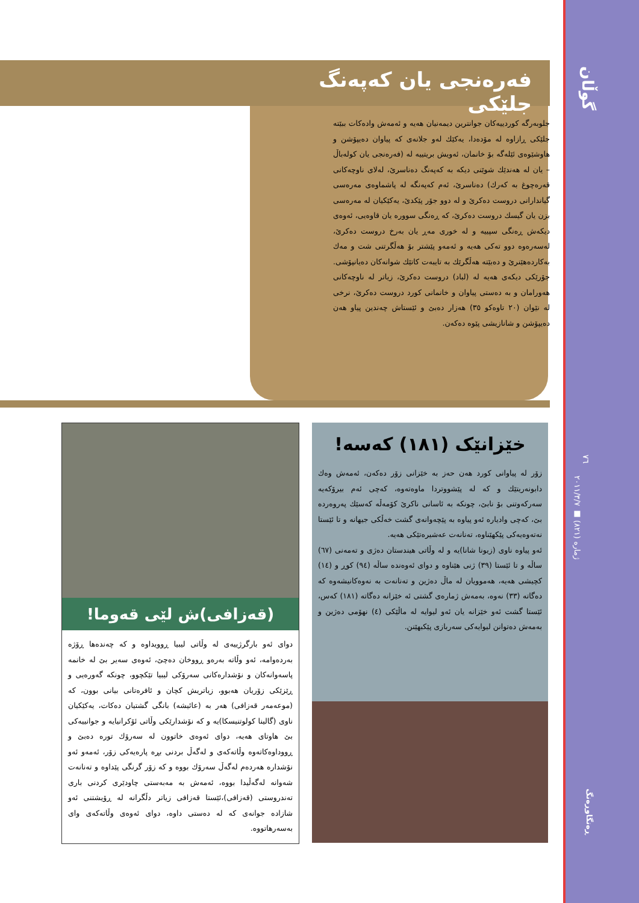گوڵان
٧٦
ژمارە (٨٢١) ■ ٢٠١١/٣/٧
ڕەنگاوڕەنگ
فەرەنجی یان کەپەنگ جلێکی
جلوبەرگە کوردییەکان جوانترین دیمەنیان هەیە و ئەمەش وادەکات ببێتە جلێکی ڕازاوە لە مۆدەدا، یەکێك لەو جلانەی کە پیاوان دەیپۆشن و هاوشێوەی ئێلەگە بۆ خانمان، ئەویش بریتییە لە (فەرەنجی یان کولەباڵ – یان لە هەندێك شوێنی دیکە بە کەپەنگ دەناسرێ، لەلای ناوچەکانی قەرەچوغ بە کەرك) دەناسرێ، ئەم کەپەنگە لە پاشماوەی مەرەسی گیاندارانی دروست دەکرێ و لە دوو جۆر پێکدێ، یەکێکیان لە مەرەسی بزن یان گیسك دروست دەکرێ، کە ڕەنگی سوورە یان قاوەیی، ئەوەی دیکەش ڕەنگی سپییە و لە خوری مەڕ یان بەرخ دروست دەکرێ، لەسەرەوە دوو تەکی هەیە و ئەمەو پێشتر بۆ هەڵگرتنی شت و مەك بەکاردەهێنرێ و دەبێتە هەڵگرێك بە تایبەت کاتێك شوانەکان دەیانپۆشی. جۆرێکی دیکەی هەیە لە (لباد) دروست دەکرێ، زیاتر لە ناوچەکانی هەورامان و بە دەستی پیاوان و خانمانی کورد دروست دەکرێ، نرخی لە نێوان (٢٠ تاوەکو ٣٥) هەزار دەبێ و ئێستاش چەندین پیاو هەن دەیپۆشن و شانازیشی پێوە دەکەن.
خێزانێک (١٨١) کەسە!
زۆر لە پیاوانی کورد هەن حەز بە خێزانی زۆر دەکەن، ئەمەش وەك دابونەریتێك و کە لە پێشووتردا ماوەتەوە، کەچی ئەم بیرۆکەیە سەرکەوتنی بۆ نابێ، چونکە بە ئاسانی ناکرێ کۆمەڵە کەسێك پەروەردە بێ، کەچی وادیارە ئەو پیاوە بە پێچەوانەی گشت خەڵکی جیهانە و تا ئێستا نەتەوەیەکی پێکهێناوە، تەنانەت عەشیرەتێکی هەیە.
ئەو پیاوە ناوی (زیونا شانا)یە و لە وڵاتی هیندستان دەژی و تەمەنی (٦٧) ساڵە و تا ئێستا (٣٩) ژنی هێناوە و دوای ئەوەندە ساڵە (٩٤) کوڕ و (١٤) کچیشی هەیە، هەموویان لە ماڵ دەژین و تەنانەت بە نەوەکانیشەوە کە دەگاتە (٣٣) نەوە، بەمەش ژمارەی گشتی ئە خێزانە دەگاتە (١٨١) کەس، ئێستا گشت ئەو خێزانە یان ئەو لیوایە لە ماڵێکی (٤) نهۆمی دەژین و بەمەش دەتوانن لیوایەکی سەربازی پێکبهێنن.
(قەزافی)ش لێی قەوما!
دوای ئەو بارگرژییەی لە وڵاتی لیبیا ڕوویداوە و کە چەندەها ڕۆژە بەردەوامە، ئەو وڵاتە بەرەو ڕووخان دەچێ، ئەوەی سەیر بێ لە خانمە پاسەوانەکان و نۆشدارەکانی سەرۆکی لیبیا تێکچوو، چونکە گەورەیی و ڕێزێکی زۆریان هەبوو، زیاتریش کچان و ئافرەتانی بیانی بوون، کە (موعەمەر قەزافی) هەر بە (عائیشە) بانگی گشتیان دەکات، یەکێکیان ناوی (گالینا کولوتنیسکا)یە و کە نۆشدارێکی وڵاتی ئۆکرانیایە و جوانییەکی بێ هاوتای هەیە، دوای ئەوەی خاتوون لە سەرۆك تورە دەبێ و ڕووداوەکاتەوە وڵاتەکەی و لەگەڵ بردنی بڕە پارەیەکی زۆر، ئەمەو ئەو نۆشدارە هەردەم لەگەڵ سەرۆك بووە و کە زۆر گرنگی پێداوە و تەنانەت شەوانە لەگەڵیدا بووە، ئەمەش بە مەبەستی چاودێری کردنی باری تەندروستی (قەزافی)،ئێستا قەزافی زیاتر دڵگرانە لە ڕۆیشتنی ئەو شازادە جوانەی کە لە دەستی داوە، دوای ئەوەی وڵاتەکەی وای بەسەرهاتووە.